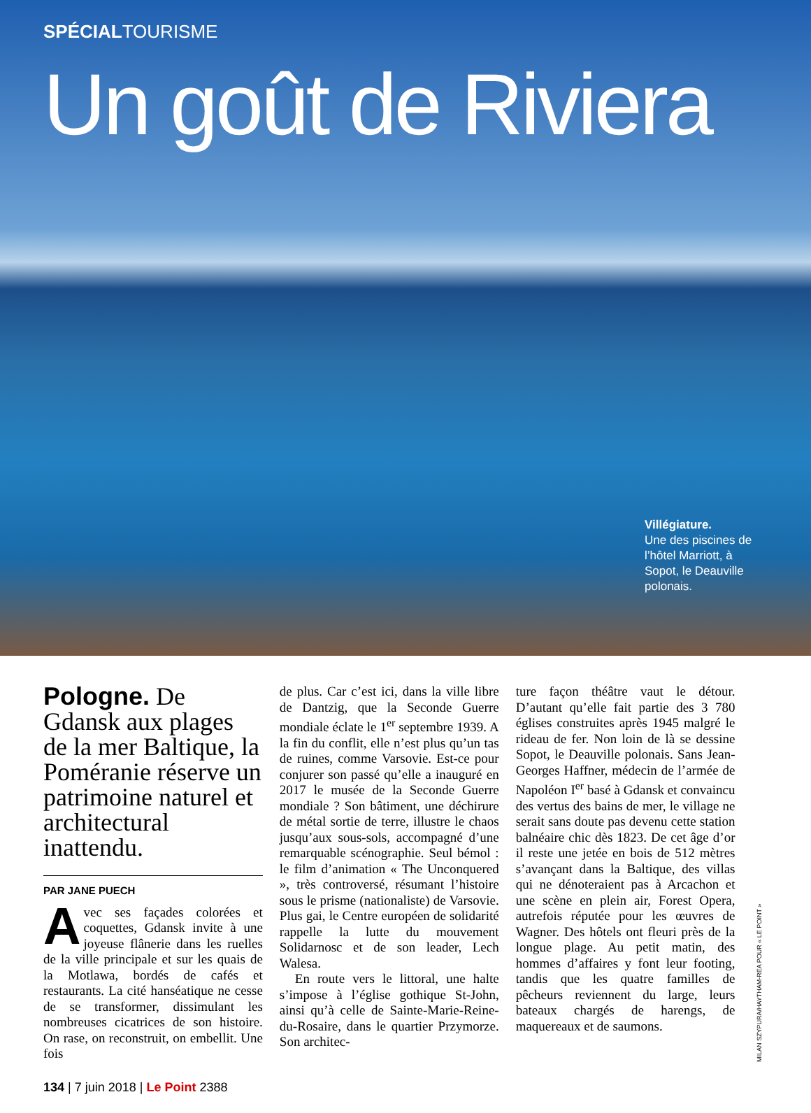SPÉCIALTOURISME
Un goût de Riviera
Villégiature.
Une des piscines de l’hôtel Marriott, à Sopot, le Deauville polonais.
Pologne. De Gdansk aux plages de la mer Baltique, la Poméranie réserve un patrimoine naturel et architectural inattendu.
PAR JANE PUECH
Avec ses façades colorées et coquettes, Gdansk invite à une joyeuse flânerie dans les ruelles de la ville principale et sur les quais de la Motlawa, bordés de cafés et restaurants. La cité hanséatique ne cesse de se transformer, dissimulant les nombreuses cicatrices de son histoire. On rase, on reconstruit, on embellit. Une fois
de plus. Car c’est ici, dans la ville libre de Dantzig, que la Seconde Guerre mondiale éclate le 1<sup>er</sup> septembre 1939. A la fin du conflit, elle n’est plus qu’un tas de ruines, comme Varsovie. Est-ce pour conjurer son passé qu’elle a inauguré en 2017 le musée de la Seconde Guerre mondiale ? Son bâtiment, une déchirure de métal sortie de terre, illustre le chaos jusqu’aux sous-sols, accompagné d’une remarquable scénographie. Seul bémol : le film d’animation « The Unconquered », très controversé, résumant l’histoire sous le prisme (nationaliste) de Varsovie. Plus gai, le Centre européen de solidarité rappelle la lutte du mouvement Solidarnosc et de son leader, Lech Walesa.
En route vers le littoral, une halte s’impose à l’église gothique St-John, ainsi qu’à celle de Sainte-Marie-Reine-du-Rosaire, dans le quartier Przymorze. Son architec-
ture façon théâtre vaut le détour. D’autant qu’elle fait partie des 3 780 églises construites après 1945 malgré le rideau de fer. Non loin de là se dessine Sopot, le Deauville polonais. Sans Jean-Georges Haffner, médecin de l’armée de Napoléon I<sup>er</sup> basé à Gdansk et convaincu des vertus des bains de mer, le village ne serait sans doute pas devenu cette station balnéaire chic dès 1823. De cet âge d’or il reste une jetée en bois de 512 mètres s’avançant dans la Baltique, des villas qui ne dénoteraient pas à Arcachon et une scène en plein air, Forest Opera, autrefois réputée pour les œuvres de Wagner. Des hôtels ont fleuri près de la longue plage. Au petit matin, des hommes d’affaires y font leur footing, tandis que les quatre familles de pêcheurs reviennent du large, leurs bateaux chargés de harengs, de maquereaux et de saumons.
MILAN SZYPURA/HAYTHAM-REA POUR « LE POINT »
134 | 7 juin 2018 | Le Point 2388